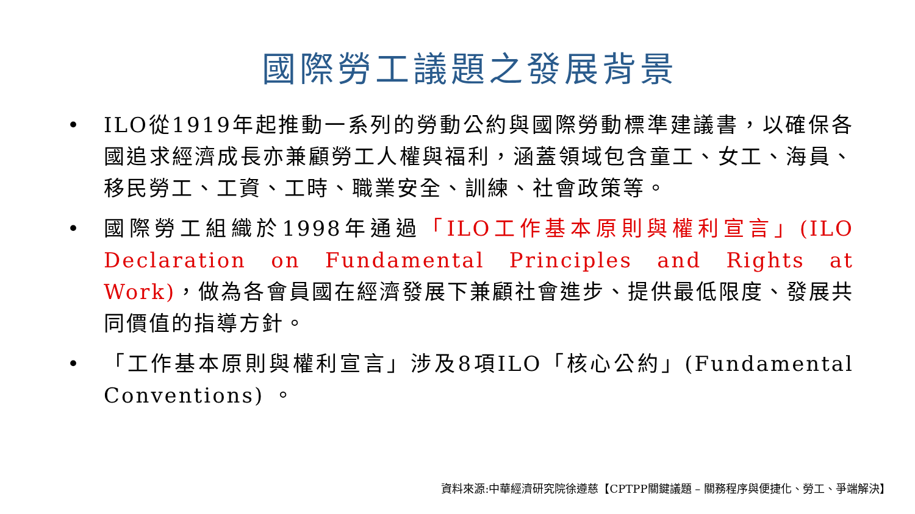國際勞工議題之發展背景
• ILO從1919年起推動一系列的勞動公約與國際勞動標準建議書，以確保各國追求經濟成長亦兼顧勞工人權與福利，涵蓋領域包含童工、女工、海員、移民勞工、工資、工時、職業安全、訓練、社會政策等。
• 國際勞工組織於1998年通過「ILO工作基本原則與權利宣言」(ILO Declaration on Fundamental Principles and Rights at Work)，做為各會員國在經濟發展下兼顧社會進步、提供最低限度、發展共同價值的指導方針。
• 「工作基本原則與權利宣言」涉及8項ILO「核心公約」(Fundamental Conventions) 。
資料來源:中華經濟研究院徐遵慈【CPTPP關鍵議題 – 關務程序與便捷化、勞工、爭端解決】